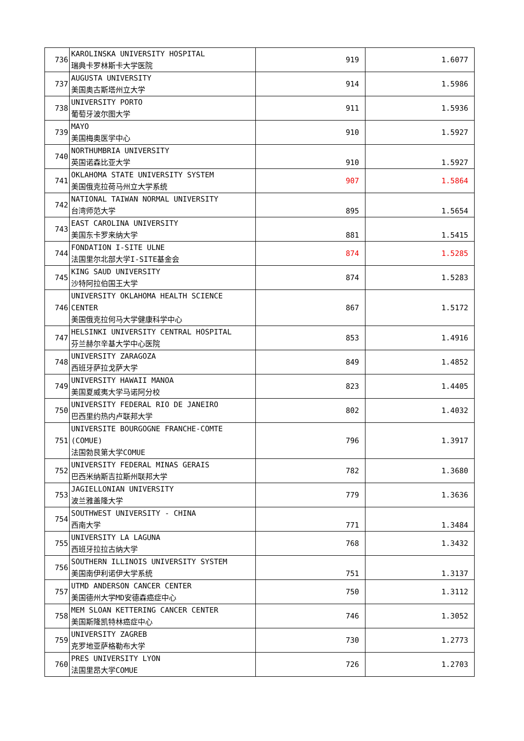| 736 | KAROLINSKA UNIVERSITY HOSPITAL 瑞典卡罗林斯卡大学医院 | 919 | 1.6077 |
| 737 | AUGUSTA UNIVERSITY 美国奥古斯塔州立大学 | 914 | 1.5986 |
| 738 | UNIVERSITY PORTO 葡萄牙波尔图大学 | 911 | 1.5936 |
| 739 | MAYO 美国梅奥医学中心 | 910 | 1.5927 |
| 740 | NORTHUMBRIA UNIVERSITY 英国诺森比亚大学 | 910 | 1.5927 |
| 741 | OKLAHOMA STATE UNIVERSITY SYSTEM 美国俄克拉荷马州立大学系统 | 907 | 1.5864 |
| 742 | NATIONAL TAIWAN NORMAL UNIVERSITY 台湾师范大学 | 895 | 1.5654 |
| 743 | EAST CAROLINA UNIVERSITY 美国东卡罗来纳大学 | 881 | 1.5415 |
| 744 | FONDATION I-SITE ULNE 法国里尔北部大学I-SITE基金会 | 874 | 1.5285 |
| 745 | KING SAUD UNIVERSITY 沙特阿拉伯国王大学 | 874 | 1.5283 |
| 746 | UNIVERSITY OKLAHOMA HEALTH SCIENCE CENTER 美国俄克拉何马大学健康科学中心 | 867 | 1.5172 |
| 747 | HELSINKI UNIVERSITY CENTRAL HOSPITAL 芬兰赫尔辛基大学中心医院 | 853 | 1.4916 |
| 748 | UNIVERSITY ZARAGOZA 西班牙萨拉戈萨大学 | 849 | 1.4852 |
| 749 | UNIVERSITY HAWAII MANOA 美国夏威夷大学马诺阿分校 | 823 | 1.4405 |
| 750 | UNIVERSITY FEDERAL RIO DE JANEIRO 巴西里约热内卢联邦大学 | 802 | 1.4032 |
| 751 | UNIVERSITE BOURGOGNE FRANCHE-COMTE (COMUE) 法国勃艮第大学COMUE | 796 | 1.3917 |
| 752 | UNIVERSITY FEDERAL MINAS GERAIS 巴西米纳斯吉拉斯州联邦大学 | 782 | 1.3680 |
| 753 | JAGIELLONIAN UNIVERSITY 波兰雅盖隆大学 | 779 | 1.3636 |
| 754 | SOUTHWEST UNIVERSITY - CHINA 西南大学 | 771 | 1.3484 |
| 755 | UNIVERSITY LA LAGUNA 西班牙拉拉古纳大学 | 768 | 1.3432 |
| 756 | SOUTHERN ILLINOIS UNIVERSITY SYSTEM 美国南伊利诺伊大学系统 | 751 | 1.3137 |
| 757 | UTMD ANDERSON CANCER CENTER 美国德州大学MD安德森癌症中心 | 750 | 1.3112 |
| 758 | MEM SLOAN KETTERING CANCER CENTER 美国斯隆凯特林癌症中心 | 746 | 1.3052 |
| 759 | UNIVERSITY ZAGREB 克罗地亚萨格勒布大学 | 730 | 1.2773 |
| 760 | PRES UNIVERSITY LYON 法国里昂大学COMUE | 726 | 1.2703 |